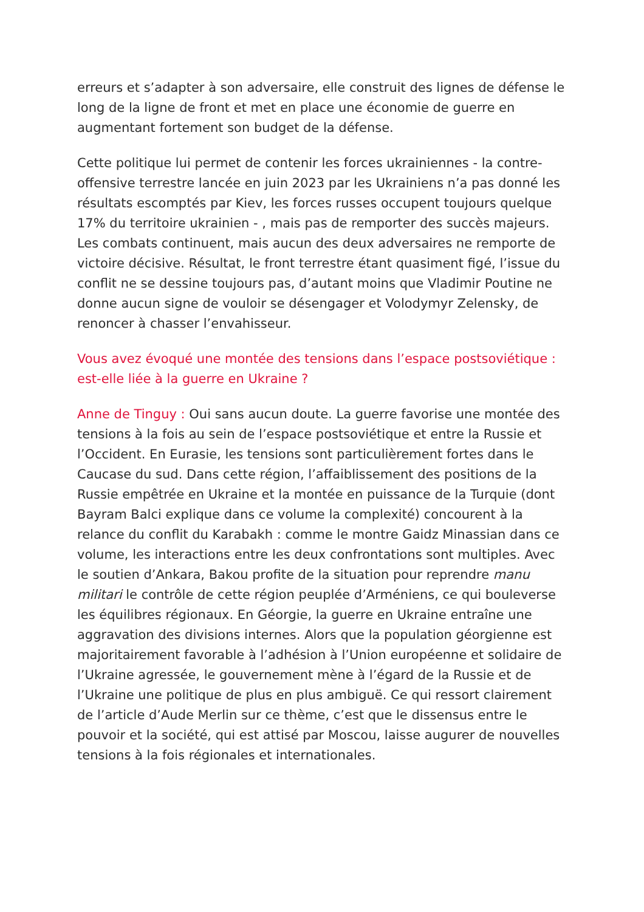erreurs et s’adapter à son adversaire, elle construit des lignes de défense le long de la ligne de front et met en place une économie de guerre en augmentant fortement son budget de la défense.
Cette politique lui permet de contenir les forces ukrainiennes - la contre-offensive terrestre lancée en juin 2023 par les Ukrainiens n’a pas donné les résultats escomptés par Kiev, les forces russes occupent toujours quelque 17% du territoire ukrainien - , mais pas de remporter des succès majeurs. Les combats continuent, mais aucun des deux adversaires ne remporte de victoire décisive. Résultat, le front terrestre étant quasiment figé, l’issue du conflit ne se dessine toujours pas, d’autant moins que Vladimir Poutine ne donne aucun signe de vouloir se désengager et Volodymyr Zelensky, de renoncer à chasser l’envahisseur.
Vous avez évoqué une montée des tensions dans l’espace postsoviétique : est-elle liée à la guerre en Ukraine ?
Anne de Tinguy : Oui sans aucun doute. La guerre favorise une montée des tensions à la fois au sein de l’espace postsoviétique et entre la Russie et l’Occident. En Eurasie, les tensions sont particulièrement fortes dans le Caucase du sud. Dans cette région, l’affaiblissement des positions de la Russie empêtrée en Ukraine et la montée en puissance de la Turquie (dont Bayram Balci explique dans ce volume la complexité) concourent à la relance du conflit du Karabakh : comme le montre Gaidz Minassian dans ce volume, les interactions entre les deux confrontations sont multiples. Avec le soutien d’Ankara, Bakou profite de la situation pour reprendre manu militari le contrôle de cette région peuplée d’Arméniens, ce qui bouleverse les équilibres régionaux. En Géorgie, la guerre en Ukraine entraîne une aggravation des divisions internes. Alors que la population géorgienne est majoritairement favorable à l’adhésion à l’Union européenne et solidaire de l’Ukraine agressée, le gouvernement mène à l’égard de la Russie et de l’Ukraine une politique de plus en plus ambiguë. Ce qui ressort clairement de l’article d’Aude Merlin sur ce thème, c’est que le dissensus entre le pouvoir et la société, qui est attisé par Moscou, laisse augurer de nouvelles tensions à la fois régionales et internationales.